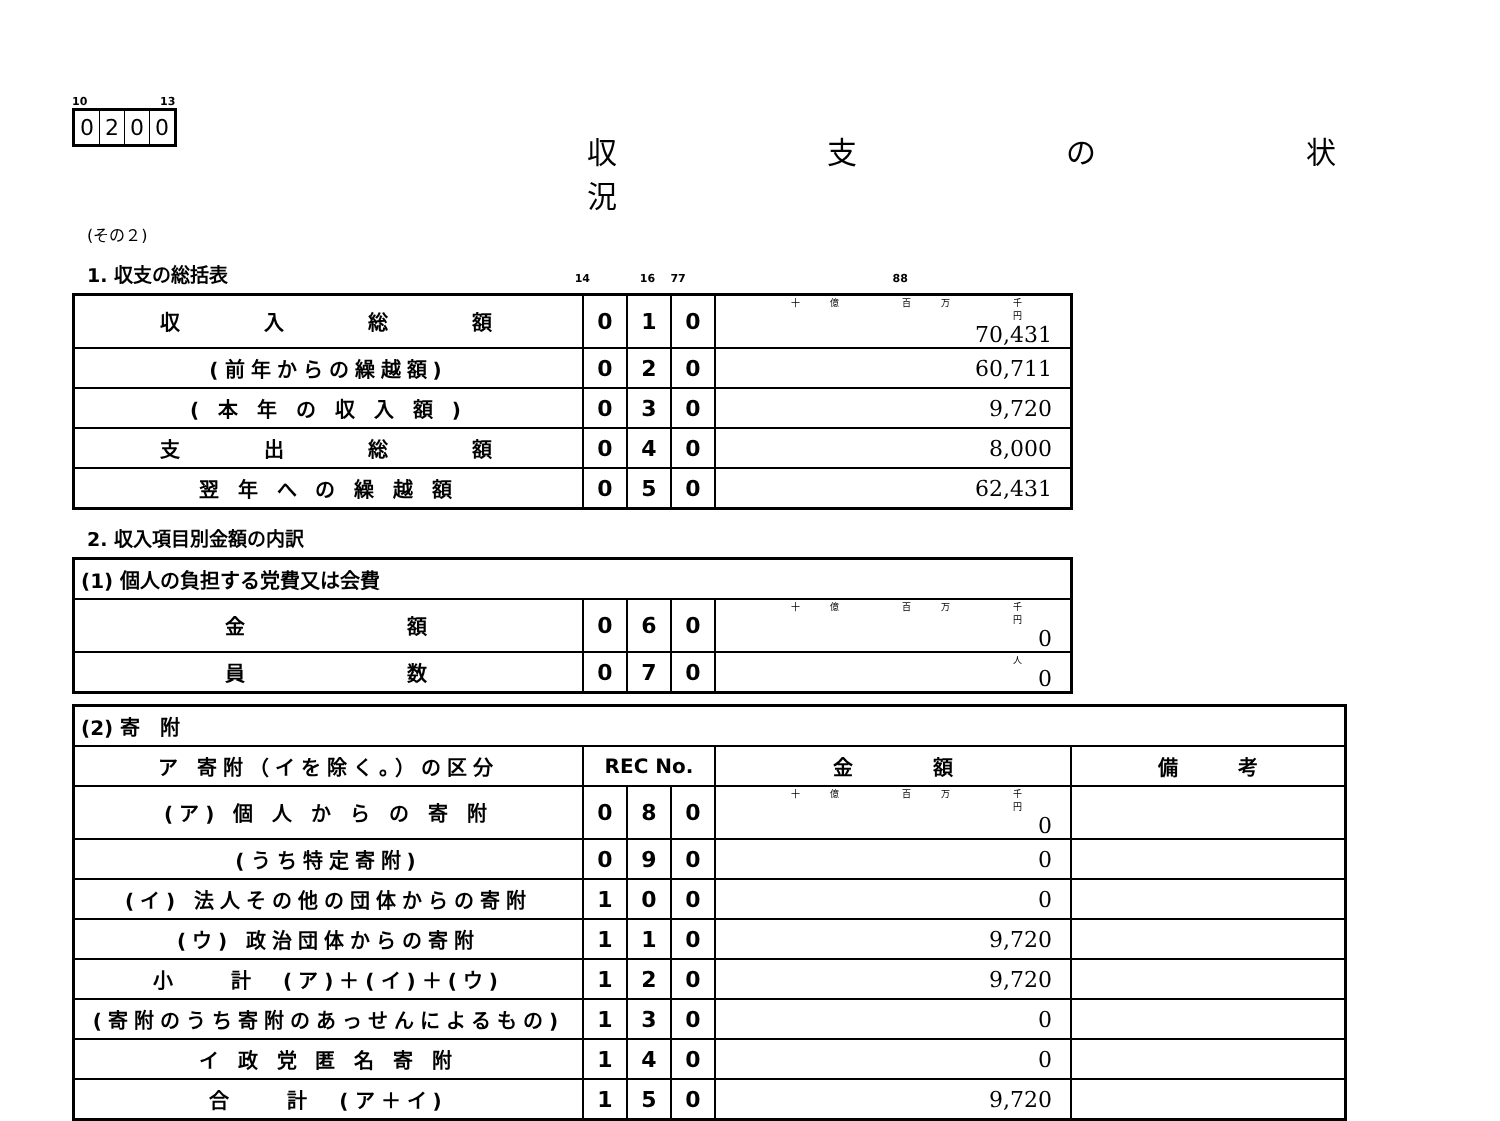10 13
0200
収 支 の 状 況
(その２)
1. 収支の総括表 14 16 77 88
| 収 入 総 額 | 0 | 1 | 0 | 十億 百万 千 円 70,431 |
| (前年からの繰越額) | 0 | 2 | 0 | 60,711 |
| ( 本 年 の 収 入 額 ) | 0 | 3 | 0 | 9,720 |
| 支 出 総 額 | 0 | 4 | 0 | 8,000 |
| 翌 年 へ の 繰 越 額 | 0 | 5 | 0 | 62,431 |
2. 収入項目別金額の内訳
| (1) 個人の負担する党費又は会費 | | | | |
| 金 額 | 0 | 6 | 0 | 十億 百万 千 円 0 |
| 員 数 | 0 | 7 | 0 | 人 0 |
| (2) 寄 附 | | | | | |
| ア 寄附（イを除く。）の区分 | REC No. | | | 金 額 | 備 考 |
| (ア) 個 人 か ら の 寄 附 | 0 | 8 | 0 | 十億 百万 千 円 0 | |
| (うち特定寄附) | 0 | 9 | 0 | 0 | |
| (イ) 法人その他の団体からの寄附 | 1 | 0 | 0 | 0 | |
| (ウ) 政治団体からの寄附 | 1 | 1 | 0 | 9,720 | |
| 小 計 (ア)＋(イ)＋(ウ) | 1 | 2 | 0 | 9,720 | |
| (寄附のうち寄附のあっせんによるもの) | 1 | 3 | 0 | 0 | |
| イ 政 党 匿 名 寄 附 | 1 | 4 | 0 | 0 | |
| 合 計 (ア＋イ) | 1 | 5 | 0 | 9,720 | |